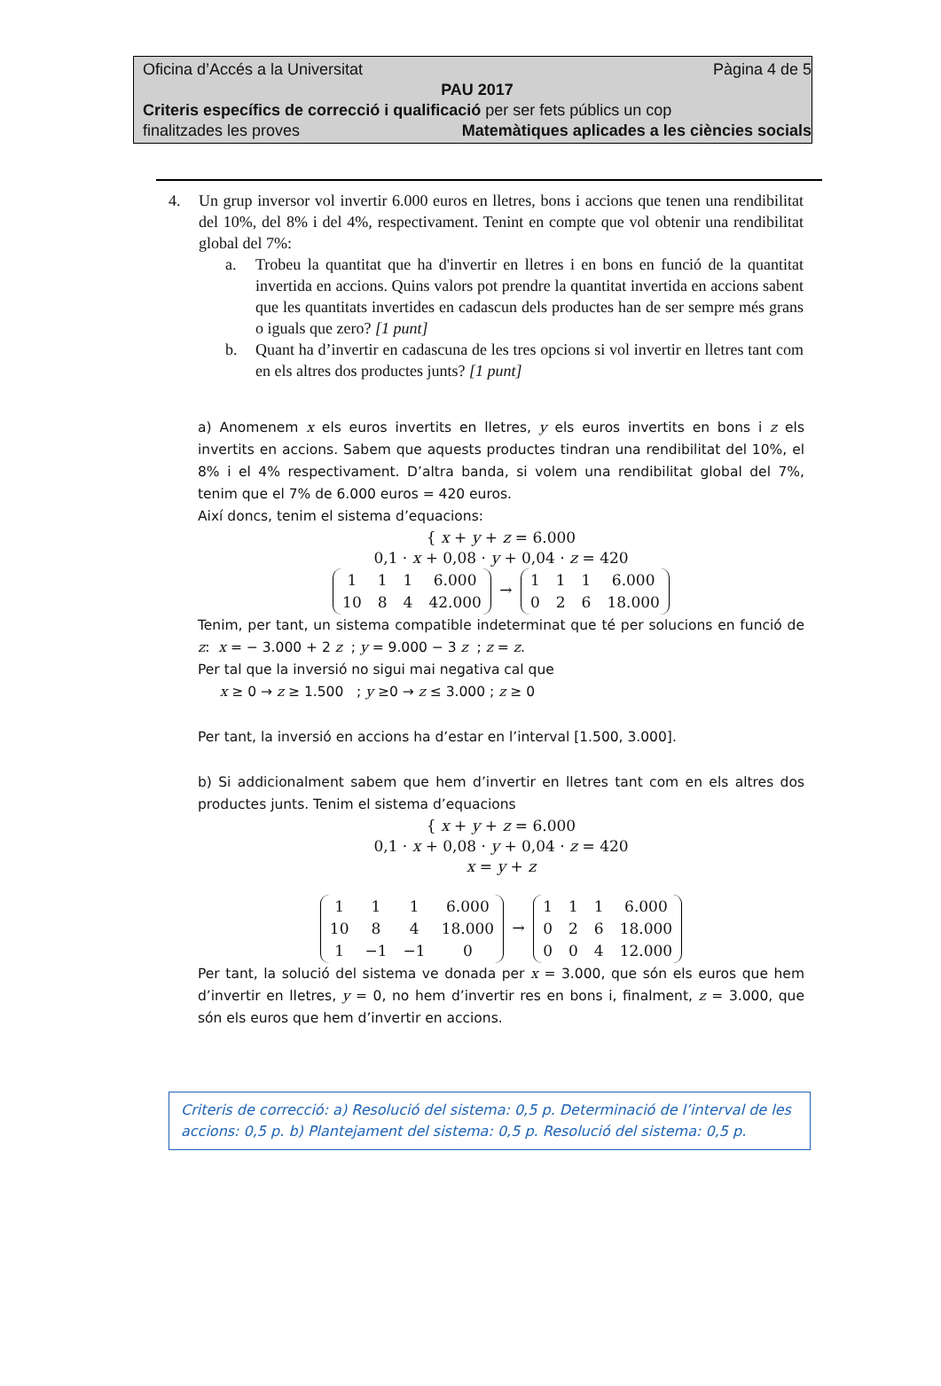Oficina d’Accés a la Universitat Pàgina 4 de 5
PAU 2017
Criteris específics de correcció i qualificació per ser fets públics un cop
finalitzades les proves Matemàtiques aplicades a les ciències socials
4. Un grup inversor vol invertir 6.000 euros en lletres, bons i accions que tenen una rendibilitat del 10%, del 8% i del 4%, respectivament. Tenint en compte que vol obtenir una rendibilitat global del 7%:
a. Trobeu la quantitat que ha d'invertir en lletres i en bons en funció de la quantitat invertida en accions. Quins valors pot prendre la quantitat invertida en accions sabent que les quantitats invertides en cadascun dels productes han de ser sempre més grans o iguals que zero? [1 punt]
b. Quant ha d’invertir en cadascuna de les tres opcions si vol invertir en lletres tant com en els altres dos productes junts? [1 punt]
a) Anomenem x els euros invertits en lletres, y els euros invertits en bons i z els invertits en accions. Sabem que aquests productes tindran una rendibilitat del 10%, el 8% i el 4% respectivament. D’altra banda, si volem una rendibilitat global del 7%, tenim que el 7% de 6.000 euros = 420 euros.
Així doncs, tenim el sistema d’equacions:
{ x + y + z = 6.000
0,1 · x + 0,08 · y + 0,04 · z = 420
| 1 | 1 | 1 | 6.000 |
| 10 | 8 | 4 | 42.000 |
→
| 1 | 1 | 1 | 6.000 |
| 0 | 2 | 6 | 18.000 |
Tenim, per tant, un sistema compatible indeterminat que té per solucions en funció de z: x = − 3.000 + 2 z ; y = 9.000 − 3 z ; z = z.
Per tal que la inversió no sigui mai negativa cal que
x ≥ 0 → z ≥ 1.500 ; y ≥0 → z ≤ 3.000 ; z ≥ 0
Per tant, la inversió en accions ha d’estar en l’interval [1.500, 3.000].
b) Si addicionalment sabem que hem d’invertir en lletres tant com en els altres dos productes junts. Tenim el sistema d’equacions
{ x + y + z = 6.000
0,1 · x + 0,08 · y + 0,04 · z = 420
x = y + z
| 1 | 1 | 1 | 6.000 |
| 10 | 8 | 4 | 18.000 |
| 1 | −1 | −1 | 0 |
→
| 1 | 1 | 1 | 6.000 |
| 0 | 2 | 6 | 18.000 |
| 0 | 0 | 4 | 12.000 |
Per tant, la solució del sistema ve donada per x = 3.000, que són els euros que hem d’invertir en lletres, y = 0, no hem d’invertir res en bons i, finalment, z = 3.000, que són els euros que hem d’invertir en accions.
Criteris de correcció: a) Resolució del sistema: 0,5 p. Determinació de l’interval de les accions: 0,5 p. b) Plantejament del sistema: 0,5 p. Resolució del sistema: 0,5 p.